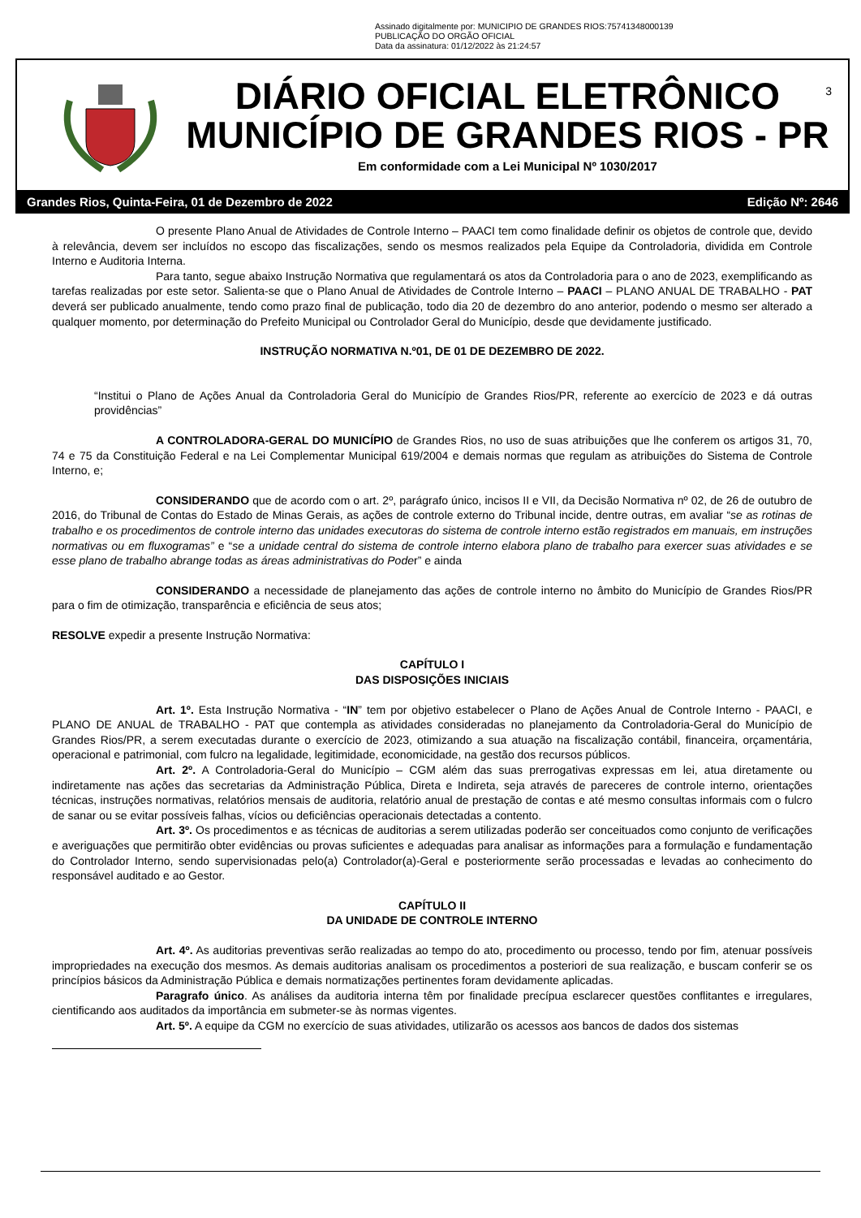Assinado digitalmente por: MUNICIPIO DE GRANDES RIOS:75741348000139
PUBLICAÇÃO DO ORGÃO OFICIAL
Data da assinatura: 01/12/2022 às 21:24:57
DIÁRIO OFICIAL ELETRÔNICO
MUNICÍPIO DE GRANDES RIOS - PR
Em conformidade com a Lei Municipal Nº 1030/2017
3
Grandes Rios, Quinta-Feira, 01 de Dezembro de 2022 Edição Nº: 2646
O presente Plano Anual de Atividades de Controle Interno – PAACI tem como finalidade definir os objetos de controle que, devido à relevância, devem ser incluídos no escopo das fiscalizações, sendo os mesmos realizados pela Equipe da Controladoria, dividida em Controle Interno e Auditoria Interna.
Para tanto, segue abaixo Instrução Normativa que regulamentará os atos da Controladoria para o ano de 2023, exemplificando as tarefas realizadas por este setor. Salienta-se que o Plano Anual de Atividades de Controle Interno – PAACI – PLANO ANUAL DE TRABALHO - PAT deverá ser publicado anualmente, tendo como prazo final de publicação, todo dia 20 de dezembro do ano anterior, podendo o mesmo ser alterado a qualquer momento, por determinação do Prefeito Municipal ou Controlador Geral do Município, desde que devidamente justificado.
INSTRUÇÃO NORMATIVA N.º01, DE 01 DE DEZEMBRO DE 2022.
“Institui o Plano de Ações Anual da Controladoria Geral do Município de Grandes Rios/PR, referente ao exercício de 2023 e dá outras providências”
A CONTROLADORA-GERAL DO MUNICÍPIO de Grandes Rios, no uso de suas atribuições que lhe conferem os artigos 31, 70, 74 e 75 da Constituição Federal e na Lei Complementar Municipal 619/2004 e demais normas que regulam as atribuições do Sistema de Controle Interno, e;
CONSIDERANDO que de acordo com o art. 2º, parágrafo único, incisos II e VII, da Decisão Normativa nº 02, de 26 de outubro de 2016, do Tribunal de Contas do Estado de Minas Gerais, as ações de controle externo do Tribunal incide, dentre outras, em avaliar “se as rotinas de trabalho e os procedimentos de controle interno das unidades executoras do sistema de controle interno estão registrados em manuais, em instruções normativas ou em fluxogramas” e “se a unidade central do sistema de controle interno elabora plano de trabalho para exercer suas atividades e se esse plano de trabalho abrange todas as áreas administrativas do Poder” e ainda
CONSIDERANDO a necessidade de planejamento das ações de controle interno no âmbito do Município de Grandes Rios/PR para o fim de otimização, transparência e eficiência de seus atos;
RESOLVE expedir a presente Instrução Normativa:
CAPÍTULO I
DAS DISPOSIÇÕES INICIAIS
Art. 1º. Esta Instrução Normativa - “IN” tem por objetivo estabelecer o Plano de Ações Anual de Controle Interno - PAACI, e PLANO DE ANUAL de TRABALHO - PAT que contempla as atividades consideradas no planejamento da Controladoria-Geral do Município de Grandes Rios/PR, a serem executadas durante o exercício de 2023, otimizando a sua atuação na fiscalização contábil, financeira, orçamentária, operacional e patrimonial, com fulcro na legalidade, legitimidade, economicidade, na gestão dos recursos públicos.
Art. 2º. A Controladoria-Geral do Município – CGM além das suas prerrogativas expressas em lei, atua diretamente ou indiretamente nas ações das secretarias da Administração Pública, Direta e Indireta, seja através de pareceres de controle interno, orientações técnicas, instruções normativas, relatórios mensais de auditoria, relatório anual de prestação de contas e até mesmo consultas informais com o fulcro de sanar ou se evitar possíveis falhas, vícios ou deficiências operacionais detectadas a contento.
Art. 3º. Os procedimentos e as técnicas de auditorias a serem utilizadas poderão ser conceituados como conjunto de verificações e averiguações que permitirão obter evidências ou provas suficientes e adequadas para analisar as informações para a formulação e fundamentação do Controlador Interno, sendo supervisionadas pelo(a) Controlador(a)-Geral e posteriormente serão processadas e levadas ao conhecimento do responsável auditado e ao Gestor.
CAPÍTULO II
DA UNIDADE DE CONTROLE INTERNO
Art. 4º. As auditorias preventivas serão realizadas ao tempo do ato, procedimento ou processo, tendo por fim, atenuar possíveis impropriedades na execução dos mesmos. As demais auditorias analisam os procedimentos a posteriori de sua realização, e buscam conferir se os princípios básicos da Administração Pública e demais normatizações pertinentes foram devidamente aplicadas.
Paragrafo único. As análises da auditoria interna têm por finalidade precípua esclarecer questões conflitantes e irregulares, cientificando aos auditados da importância em submeter-se às normas vigentes.
Art. 5º. A equipe da CGM no exercício de suas atividades, utilizarão os acessos aos bancos de dados dos sistemas